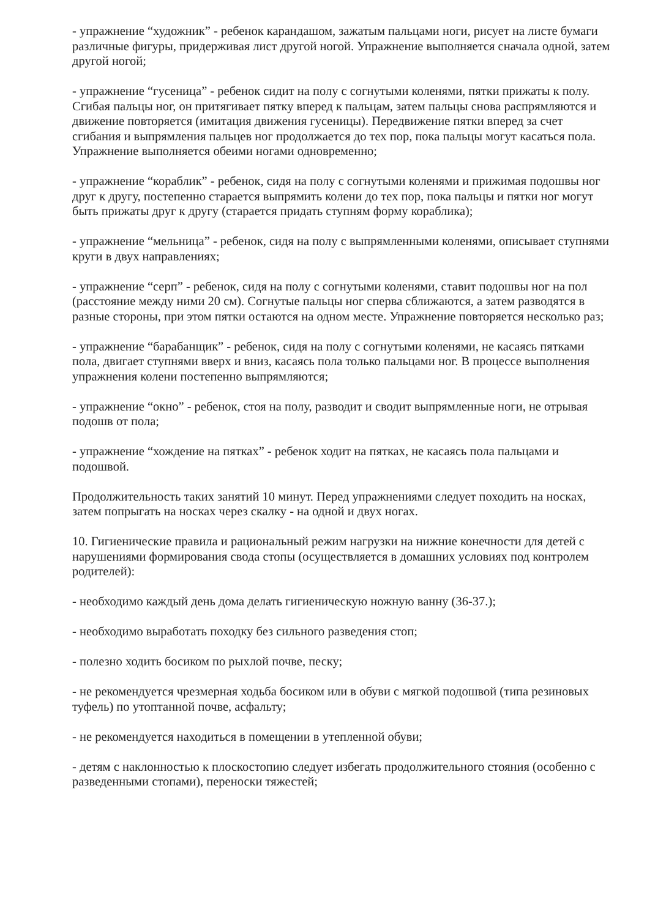- упражнение “художник” - ребенок карандашом, зажатым пальцами ноги, рисует на листе бумаги различные фигуры, придерживая лист другой ногой. Упражнение выполняется сначала одной, затем другой ногой;
- упражнение “гусеница” - ребенок сидит на полу с согнутыми коленями, пятки прижаты к полу. Сгибая пальцы ног, он притягивает пятку вперед к пальцам, затем пальцы снова распрямляются и движение повторяется (имитация движения гусеницы). Передвижение пятки вперед за счет сгибания и выпрямления пальцев ног продолжается до тех пор, пока пальцы могут касаться пола. Упражнение выполняется обеими ногами одновременно;
- упражнение “кораблик” - ребенок, сидя на полу с согнутыми коленями и прижимая подошвы ног друг к другу, постепенно старается выпрямить колени до тех пор, пока пальцы и пятки ног могут быть прижаты друг к другу (старается придать ступням форму кораблика);
- упражнение “мельница” - ребенок, сидя на полу с выпрямленными коленями, описывает ступнями круги в двух направлениях;
- упражнение “серп” - ребенок, сидя на полу с согнутыми коленями, ставит подошвы ног на пол (расстояние между ними 20 см). Согнутые пальцы ног сперва сближаются, а затем разводятся в разные стороны, при этом пятки остаются на одном месте. Упражнение повторяется несколько раз;
- упражнение “барабанщик” - ребенок, сидя на полу с согнутыми коленями, не касаясь пятками пола, двигает ступнями вверх и вниз, касаясь пола только пальцами ног. В процессе выполнения упражнения колени постепенно выпрямляются;
- упражнение “окно” - ребенок, стоя на полу, разводит и сводит выпрямленные ноги, не отрывая подошв от пола;
- упражнение “хождение на пятках” - ребенок ходит на пятках, не касаясь пола пальцами и подошвой.
Продолжительность таких занятий 10 минут. Перед упражнениями следует походить на носках, затем попрыгать на носках через скалку - на одной и двух ногах.
10. Гигиенические правила и рациональный режим нагрузки на нижние конечности для детей с нарушениями формирования свода стопы (осуществляется в домашних условиях под контролем родителей):
- необходимо каждый день дома делать гигиеническую ножную ванну (36-37.);
- необходимо выработать походку без сильного разведения стоп;
- полезно ходить босиком по рыхлой почве, песку;
- не рекомендуется чрезмерная ходьба босиком или в обуви с мягкой подошвой (типа резиновых туфель) по утоптанной почве, асфальту;
- не рекомендуется находиться в помещении в утепленной обуви;
- детям с наклонностью к плоскостопию следует избегать продолжительного стояния (особенно с разведенными стопами), переноски тяжестей;